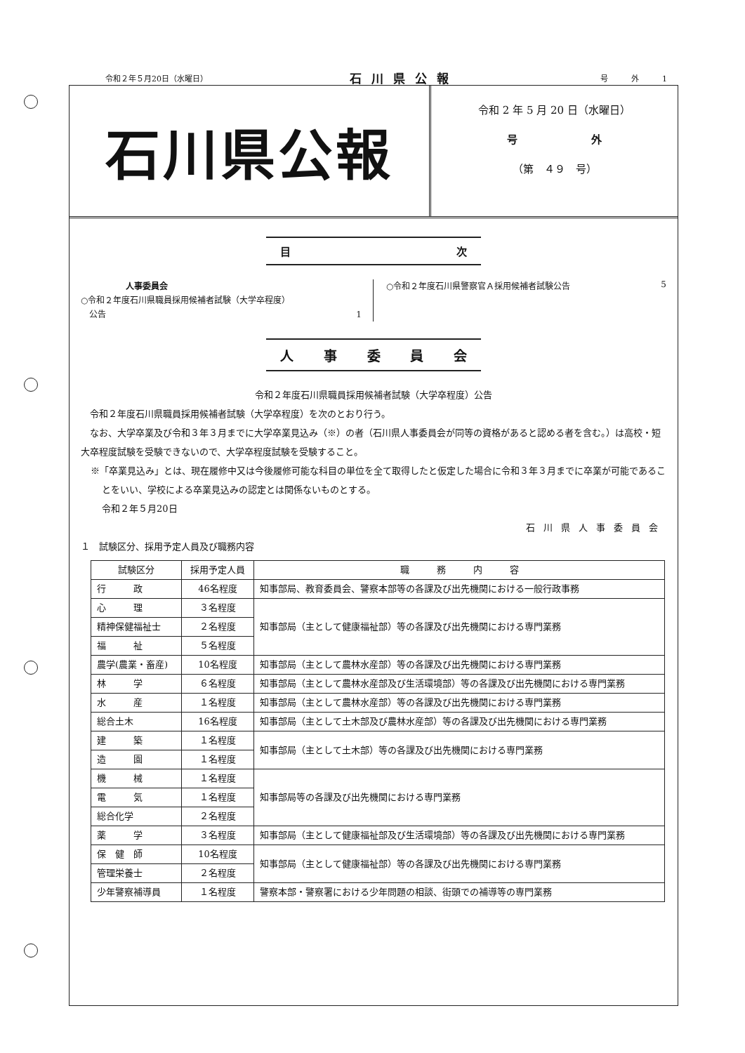令和２年５月20日（水曜日） 石川県公報 号　　　外　　　1
石川県公報
令和 2 年 5 月 20 日（水曜日）
号　　　　　　　外
（第　４９　号）
目次
人事委員会
○令和２年度石川県職員採用候補者試験（大学卒程度）
　公告 1
○令和２年度石川県警察官Ａ採用候補者試験公告 5
人事委員会
令和２年度石川県職員採用候補者試験（大学卒程度）公告
　令和２年度石川県職員採用候補者試験（大学卒程度）を次のとおり行う。
　なお、大学卒業及び令和３年３月までに大学卒業見込み（※）の者（石川県人事委員会が同等の資格があると認める者を含む。）は高校・短大卒程度試験を受験できないので、大学卒程度試験を受験すること。
※「卒業見込み」とは、現在履修中又は今後履修可能な科目の単位を全て取得したと仮定した場合に令和３年３月までに卒業が可能であることをいい、学校による卒業見込みの認定とは関係ないものとする。
令和２年５月20日
石川県人事委員会
１　試験区分、採用予定人員及び職務内容
| 試験区分 | 採用予定人員 | 職 務 内 容 |
| --- | --- | --- |
| 行 政 | 46名程度 | 知事部局、教育委員会、警察本部等の各課及び出先機関における一般行政事務 |
| 心 理 | ３名程度 | 知事部局（主として健康福祉部）等の各課及び出先機関における専門業務 |
| 精神保健福祉士 | ２名程度 | |
| 福 祉 | ５名程度 | |
| 農学(農業・畜産) | 10名程度 | 知事部局（主として農林水産部）等の各課及び出先機関における専門業務 |
| 林 学 | ６名程度 | 知事部局（主として農林水産部及び生活環境部）等の各課及び出先機関における専門業務 |
| 水 産 | １名程度 | 知事部局（主として農林水産部）等の各課及び出先機関における専門業務 |
| 総合土木 | 16名程度 | 知事部局（主として土木部及び農林水産部）等の各課及び出先機関における専門業務 |
| 建 築 | １名程度 | 知事部局（主として土木部）等の各課及び出先機関における専門業務 |
| 造 園 | １名程度 | |
| 機 械 | １名程度 | 知事部局等の各課及び出先機関における専門業務 |
| 電 気 | １名程度 | |
| 総合化学 | ２名程度 | |
| 薬 学 | ３名程度 | 知事部局（主として健康福祉部及び生活環境部）等の各課及び出先機関における専門業務 |
| 保 健 師 | 10名程度 | 知事部局（主として健康福祉部）等の各課及び出先機関における専門業務 |
| 管理栄養士 | ２名程度 | |
| 少年警察補導員 | １名程度 | 警察本部・警察署における少年問題の相談、街頭での補導等の専門業務 |